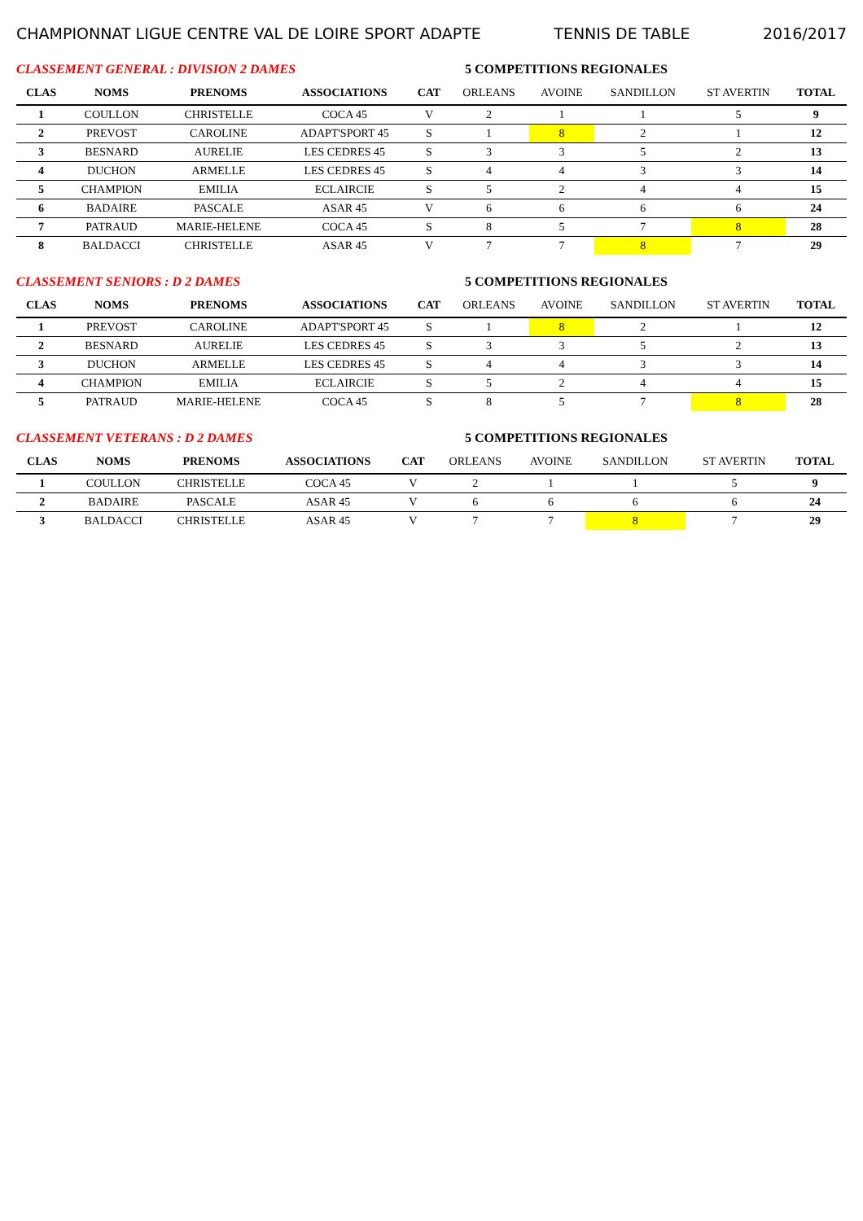CHAMPIONNAT LIGUE CENTRE VAL DE LOIRE SPORT ADAPTE TENNIS DE TABLE 2016/2017
CLASSEMENT GENERAL : DIVISION 2 DAMES 5 COMPETITIONS REGIONALES
| CLAS | NOMS | PRENOMS | ASSOCIATIONS | CAT | ORLEANS | AVOINE | SANDILLON | ST AVERTIN | TOTAL |
| --- | --- | --- | --- | --- | --- | --- | --- | --- | --- |
| 1 | COULLON | CHRISTELLE | COCA 45 | V | 2 | 1 | 1 | 5 | 9 |
| 2 | PREVOST | CAROLINE | ADAPT'SPORT 45 | S | 1 | 8 | 2 | 1 | 12 |
| 3 | BESNARD | AURELIE | LES CEDRES 45 | S | 3 | 3 | 5 | 2 | 13 |
| 4 | DUCHON | ARMELLE | LES CEDRES 45 | S | 4 | 4 | 3 | 3 | 14 |
| 5 | CHAMPION | EMILIA | ECLAIRCIE | S | 5 | 2 | 4 | 4 | 15 |
| 6 | BADAIRE | PASCALE | ASAR 45 | V | 6 | 6 | 6 | 6 | 24 |
| 7 | PATRAUD | MARIE-HELENE | COCA 45 | S | 8 | 5 | 7 | 8 | 28 |
| 8 | BALDACCI | CHRISTELLE | ASAR 45 | V | 7 | 7 | 8 | 7 | 29 |
CLASSEMENT SENIORS : D 2 DAMES 5 COMPETITIONS REGIONALES
| CLAS | NOMS | PRENOMS | ASSOCIATIONS | CAT | ORLEANS | AVOINE | SANDILLON | ST AVERTIN | TOTAL |
| --- | --- | --- | --- | --- | --- | --- | --- | --- | --- |
| 1 | PREVOST | CAROLINE | ADAPT'SPORT 45 | S | 1 | 8 | 2 | 1 | 12 |
| 2 | BESNARD | AURELIE | LES CEDRES 45 | S | 3 | 3 | 5 | 2 | 13 |
| 3 | DUCHON | ARMELLE | LES CEDRES 45 | S | 4 | 4 | 3 | 3 | 14 |
| 4 | CHAMPION | EMILIA | ECLAIRCIE | S | 5 | 2 | 4 | 4 | 15 |
| 5 | PATRAUD | MARIE-HELENE | COCA 45 | S | 8 | 5 | 7 | 8 | 28 |
CLASSEMENT VETERANS : D 2 DAMES 5 COMPETITIONS REGIONALES
| CLAS | NOMS | PRENOMS | ASSOCIATIONS | CAT | ORLEANS | AVOINE | SANDILLON | ST AVERTIN | TOTAL |
| --- | --- | --- | --- | --- | --- | --- | --- | --- | --- |
| 1 | COULLON | CHRISTELLE | COCA 45 | V | 2 | 1 | 1 | 5 | 9 |
| 2 | BADAIRE | PASCALE | ASAR 45 | V | 6 | 6 | 6 | 6 | 24 |
| 3 | BALDACCI | CHRISTELLE | ASAR 45 | V | 7 | 7 | 8 | 7 | 29 |